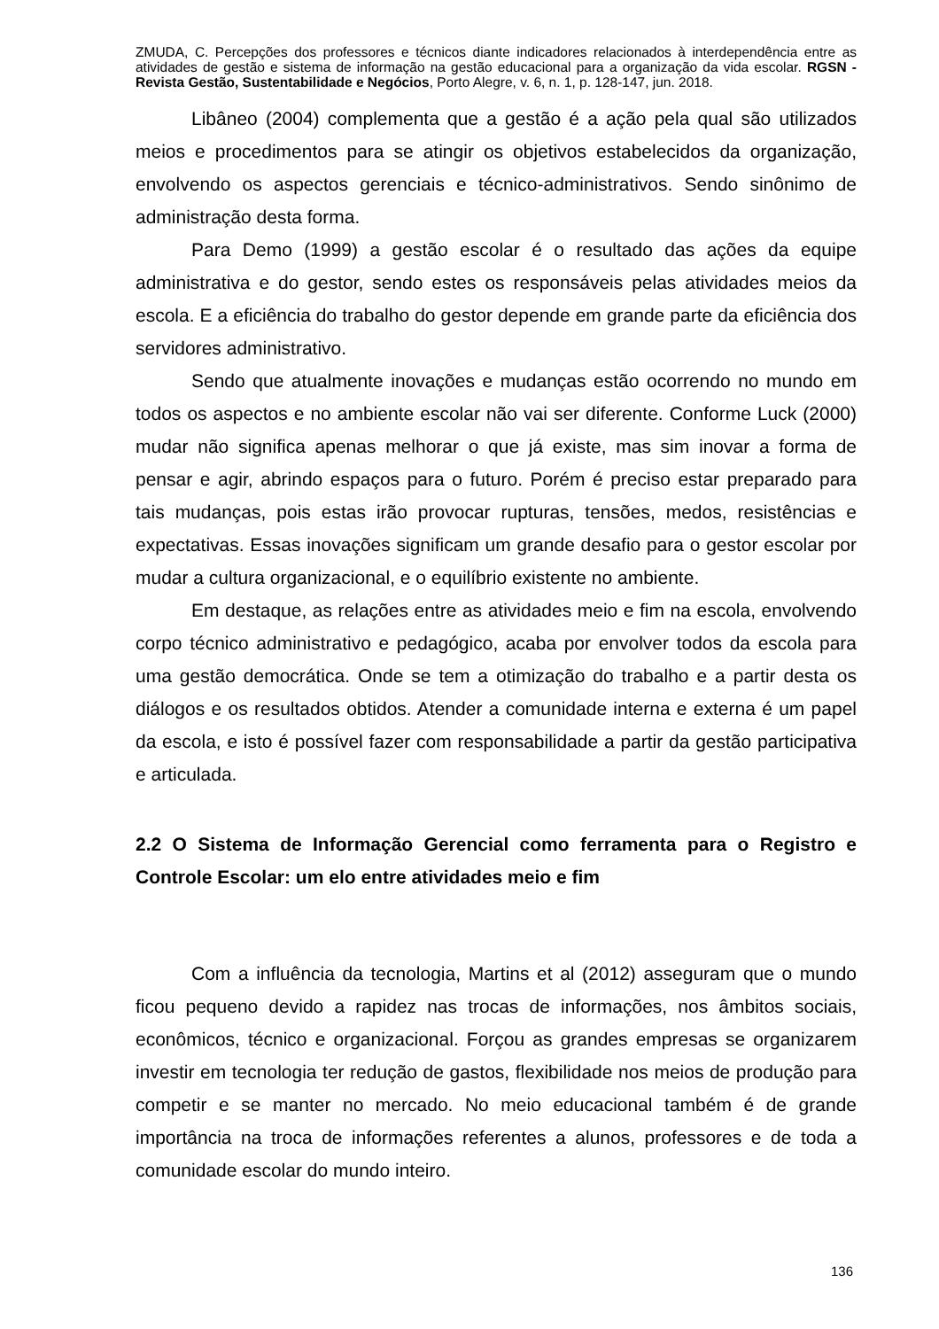ZMUDA, C. Percepções dos professores e técnicos diante indicadores relacionados à interdependência entre as atividades de gestão e sistema de informação na gestão educacional para a organização da vida escolar. RGSN - Revista Gestão, Sustentabilidade e Negócios, Porto Alegre, v. 6, n. 1, p. 128-147, jun. 2018.
Libâneo (2004) complementa que a gestão é a ação pela qual são utilizados meios e procedimentos para se atingir os objetivos estabelecidos da organização, envolvendo os aspectos gerenciais e técnico-administrativos. Sendo sinônimo de administração desta forma.
Para Demo (1999) a gestão escolar é o resultado das ações da equipe administrativa e do gestor, sendo estes os responsáveis pelas atividades meios da escola. E a eficiência do trabalho do gestor depende em grande parte da eficiência dos servidores administrativo.
Sendo que atualmente inovações e mudanças estão ocorrendo no mundo em todos os aspectos e no ambiente escolar não vai ser diferente. Conforme Luck (2000) mudar não significa apenas melhorar o que já existe, mas sim inovar a forma de pensar e agir, abrindo espaços para o futuro. Porém é preciso estar preparado para tais mudanças, pois estas irão provocar rupturas, tensões, medos, resistências e expectativas. Essas inovações significam um grande desafio para o gestor escolar por mudar a cultura organizacional, e o equilíbrio existente no ambiente.
Em destaque, as relações entre as atividades meio e fim na escola, envolvendo corpo técnico administrativo e pedagógico, acaba por envolver todos da escola para uma gestão democrática. Onde se tem a otimização do trabalho e a partir desta os diálogos e os resultados obtidos. Atender a comunidade interna e externa é um papel da escola, e isto é possível fazer com responsabilidade a partir da gestão participativa e articulada.
2.2 O Sistema de Informação Gerencial como ferramenta para o Registro e Controle Escolar: um elo entre atividades meio e fim
Com a influência da tecnologia, Martins et al (2012) asseguram que o mundo ficou pequeno devido a rapidez nas trocas de informações, nos âmbitos sociais, econômicos, técnico e organizacional. Forçou as grandes empresas se organizarem investir em tecnologia ter redução de gastos, flexibilidade nos meios de produção para competir e se manter no mercado. No meio educacional também é de grande importância na troca de informações referentes a alunos, professores e de toda a comunidade escolar do mundo inteiro.
136